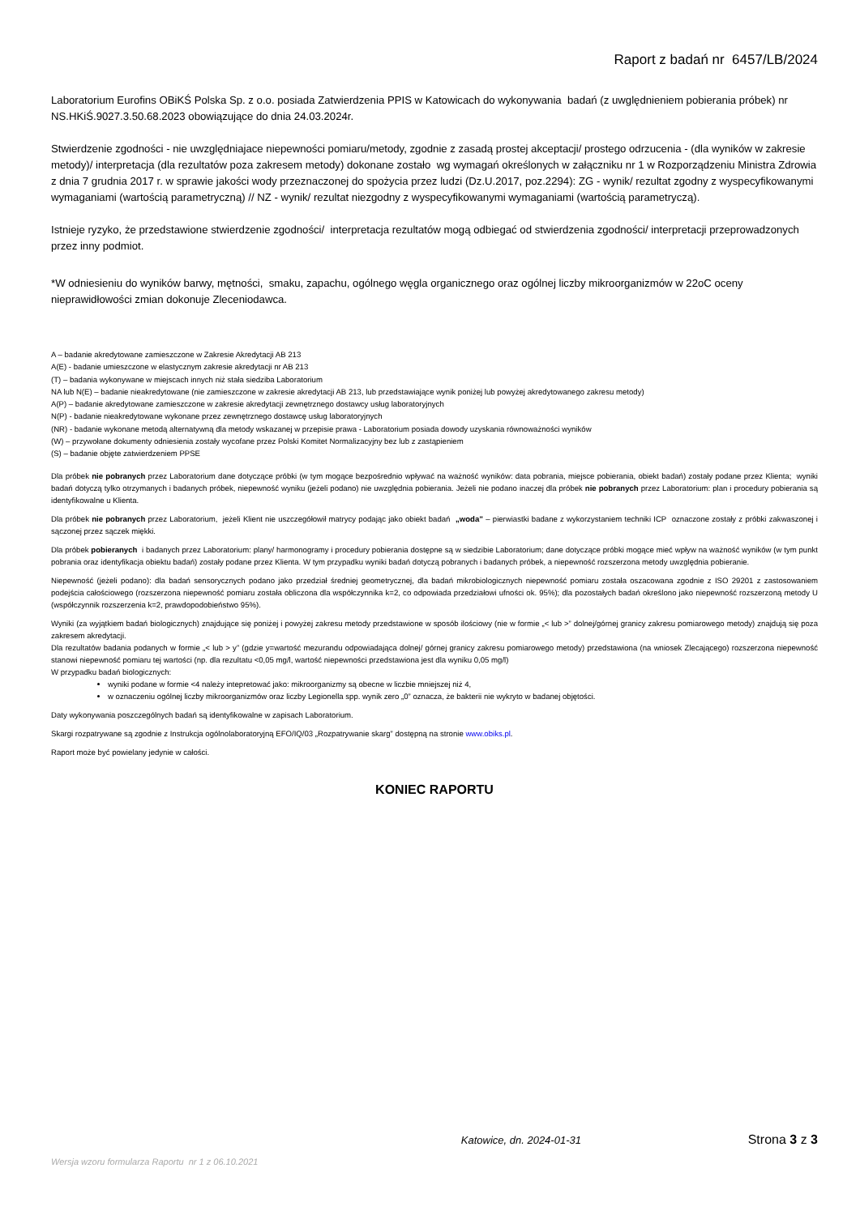Raport z badań nr 6457/LB/2024
Laboratorium Eurofins OBiKŚ Polska Sp. z o.o. posiada Zatwierdzenia PPIS w Katowicach do wykonywania badań (z uwględnieniem pobierania próbek) nr NS.HKiŚ.9027.3.50.68.2023 obowiązujące do dnia 24.03.2024r.
Stwierdzenie zgodności - nie uwzględniajace niepewności pomiaru/metody, zgodnie z zasadą prostej akceptacji/ prostego odrzucenia - (dla wyników w zakresie metody)/ interpretacja (dla rezultatów poza zakresem metody) dokonane zostało wg wymagań określonych w załączniku nr 1 w Rozporządzeniu Ministra Zdrowia z dnia 7 grudnia 2017 r. w sprawie jakości wody przeznaczonej do spożycia przez ludzi (Dz.U.2017, poz.2294): ZG - wynik/ rezultat zgodny z wyspecyfikowanymi wymaganiami (wartością parametryczną) // NZ - wynik/ rezultat niezgodny z wyspecyfikowanymi wymaganiami (wartością parametryczą).
Istnieje ryzyko, że przedstawione stwierdzenie zgodności/ interpretacja rezultatów mogą odbiegać od stwierdzenia zgodności/ interpretacji przeprowadzonych przez inny podmiot.
*W odniesieniu do wyników barwy, mętności, smaku, zapachu, ogólnego węgla organicznego oraz ogólnej liczby mikroorganizmów w 22oC oceny nieprawidłowości zmian dokonuje Zleceniodawca.
A – badanie akredytowane zamieszczone w Zakresie Akredytacji AB 213
A(E) - badanie umieszczone w elastycznym zakresie akredytacji nr AB 213
(T) – badania wykonywane w miejscach innych niż stała siedziba Laboratorium
NA lub N(E) – badanie nieakredytowane (nie zamieszczone w zakresie akredytacji AB 213, lub przedstawiające wynik poniżej lub powyżej akredytowanego zakresu metody)
A(P) – badanie akredytowane zamieszczone w zakresie akredytacji zewnętrznego dostawcy usług laboratoryjnych
N(P) - badanie nieakredytowane wykonane przez zewnętrznego dostawcę usług laboratoryjnych
(NR) - badanie wykonane metodą alternatywną dla metody wskazanej w przepisie prawa - Laboratorium posiada dowody uzyskania równoważności wyników
(W) – przywołane dokumenty odniesienia zostały wycofane przez Polski Komitet Normalizacyjny bez lub z zastąpieniem
(S) – badanie objęte zatwierdzeniem PPSE
Dla próbek nie pobranych przez Laboratorium dane dotyczące próbki (w tym mogące bezpośrednio wpływać na ważność wyników: data pobrania, miejsce pobierania, obiekt badań) zostały podane przez Klienta; wyniki badań dotyczą tylko otrzymanych i badanych próbek, niepewność wyniku (jeżeli podano) nie uwzględnia pobierania. Jeżeli nie podano inaczej dla próbek nie pobranych przez Laboratorium: plan i procedury pobierania są identyfikowalne u Klienta.
Dla próbek nie pobranych przez Laboratorium, jeżeli Klient nie uszczegółowił matrycy podając jako obiekt badań „woda” – pierwiastki badane z wykorzystaniem techniki ICP oznaczone zostały z próbki zakwaszonej i sączonej przez sączek miękki.
Dla próbek pobieranych i badanych przez Laboratorium: plany/ harmonogramy i procedury pobierania dostępne są w siedzibie Laboratorium; dane dotyczące próbki mogące mieć wpływ na ważność wyników (w tym punkt pobrania oraz identyfikacja obiektu badań) zostały podane przez Klienta. W tym przypadku wyniki badań dotyczą pobranych i badanych próbek, a niepewność rozszerzona metody uwzględnia pobieranie.
Niepewność (jeżeli podano): dla badań sensorycznych podano jako przedział średniej geometrycznej, dla badań mikrobiologicznych niepewność pomiaru została oszacowana zgodnie z ISO 29201 z zastosowaniem podejścia całościowego (rozszerzona niepewność pomiaru została obliczona dla współczynnika k=2, co odpowiada przedziałowi ufności ok. 95%); dla pozostałych badań określono jako niepewność rozszerzoną metody U (współczynnik rozszerzenia k=2, prawdopodobieństwo 95%).
Wyniki (za wyjątkiem badań biologicznych) znajdujące się poniżej i powyżej zakresu metody przedstawione w sposób ilościowy (nie w formie „< lub >” dolnej/górnej granicy zakresu pomiarowego metody) znajdują się poza zakresem akredytacji.
Dla rezultatów badania podanych w formie „< lub > y” (gdzie y=wartość mezurandu odpowiadająca dolnej/ górnej granicy zakresu pomiarowego metody) przedstawiona (na wniosek Zlecającego) rozszerzona niepewność stanowi niepewność pomiaru tej wartości (np. dla rezultatu <0,05 mg/l, wartość niepewności przedstawiona jest dla wyniku 0,05 mg/l)
W przypadku badań biologicznych:
wyniki podane w formie <4 należy intepretować jako: mikroorganizmy są obecne w liczbie mniejszej niż 4,
w oznaczeniu ogólnej liczby mikroorganizmów oraz liczby Legionella spp. wynik zero „0” oznacza, że bakterii nie wykryto w badanej objętości.
Daty wykonywania poszczególnych badań są identyfikowalne w zapisach Laboratorium.
Skargi rozpatrywane są zgodnie z Instrukcja ogólnolaboratoryjną EFO/IQ/03 „Rozpatrywanie skarg” dostępną na stronie www.obiks.pl.
Raport może być powielany jedynie w całości.
KONIEC RAPORTU
Katowice, dn. 2024-01-31 Strona 3 z 3
Wersja wzoru formularza Raportu nr 1 z 06.10.2021